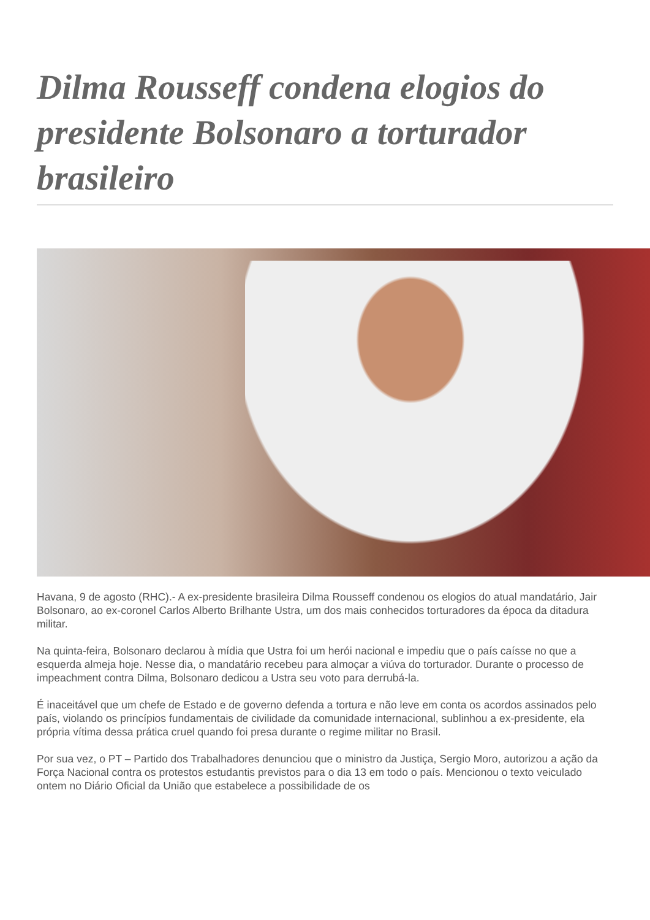Dilma Rousseff condena elogios do presidente Bolsonaro a torturador brasileiro
Havana, 9 de agosto (RHC).- A ex-presidente brasileira Dilma Rousseff condenou os elogios do atual mandatário, Jair Bolsonaro, ao ex-coronel Carlos Alberto Brilhante Ustra, um dos mais conhecidos torturadores da época da ditadura militar.
Na quinta-feira, Bolsonaro declarou à mídia que Ustra foi um herói nacional e impediu que o país caísse no que a esquerda almeja hoje. Nesse dia, o mandatário recebeu para almoçar a viúva do torturador. Durante o processo de impeachment contra Dilma, Bolsonaro dedicou a Ustra seu voto para derrubá-la.
É inaceitável que um chefe de Estado e de governo defenda a tortura e não leve em conta os acordos assinados pelo país, violando os princípios fundamentais de civilidade da comunidade internacional, sublinhou a ex-presidente, ela própria vítima dessa prática cruel quando foi presa durante o regime militar no Brasil.
Por sua vez, o PT – Partido dos Trabalhadores denunciou que o ministro da Justiça, Sergio Moro, autorizou a ação da Força Nacional contra os protestos estudantis previstos para o dia 13 em todo o país. Mencionou o texto veiculado ontem no Diário Oficial da União que estabelece a possibilidade de os